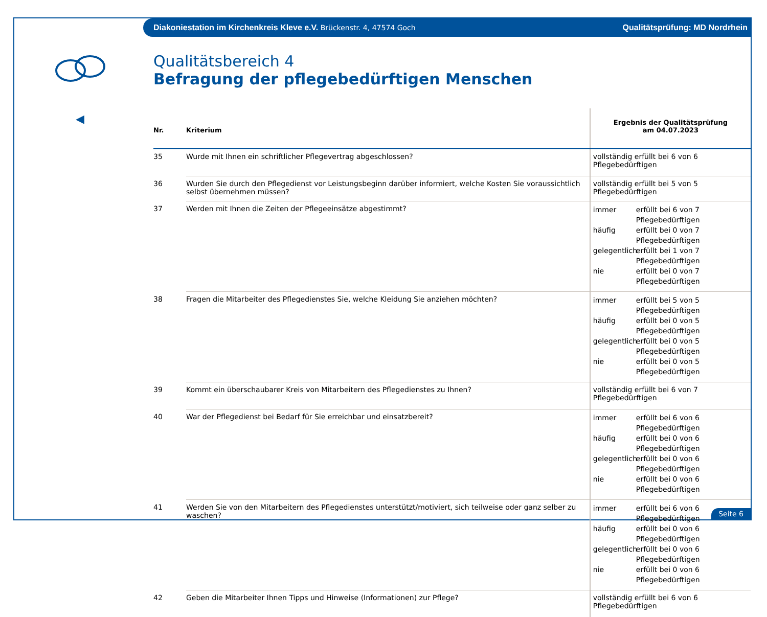Diakoniestation im Kirchenkreis Kleve e.V. Brückenstr. 4, 47574 Goch Qualitätsprüfung: MD Nordrhein
◀
Qualitätsbereich 4
Befragung der pflegebedürftigen Menschen
| Nr. | Kriterium | Ergebnis der Qualitätsprüfung am 04.07.2023 |
| --- | --- | --- |
| 35 | Wurde mit Ihnen ein schriftlicher Pflegevertrag abgeschlossen? | vollständig erfüllt bei 6 von 6 Pflegebedürftigen |
| 36 | Wurden Sie durch den Pflegedienst vor Leistungsbeginn darüber informiert, welche Kosten Sie voraussichtlich selbst übernehmen müssen? | vollständig erfüllt bei 5 von 5 Pflegebedürftigen |
| 37 | Werden mit Ihnen die Zeiten der Pflegeeinsätze abgestimmt? | immer erfüllt bei 6 von 7 Pflegebedürftigen häufig erfüllt bei 0 von 7 Pflegebedürftigen gelegentlich erfüllt bei 1 von 7 Pflegebedürftigen nie erfüllt bei 0 von 7 Pflegebedürftigen |
| 38 | Fragen die Mitarbeiter des Pflegedienstes Sie, welche Kleidung Sie anziehen möchten? | immer erfüllt bei 5 von 5 Pflegebedürftigen häufig erfüllt bei 0 von 5 Pflegebedürftigen gelegentlich erfüllt bei 0 von 5 Pflegebedürftigen nie erfüllt bei 0 von 5 Pflegebedürftigen |
| 39 | Kommt ein überschaubarer Kreis von Mitarbeitern des Pflegedienstes zu Ihnen? | vollständig erfüllt bei 6 von 7 Pflegebedürftigen |
| 40 | War der Pflegedienst bei Bedarf für Sie erreichbar und einsatzbereit? | immer erfüllt bei 6 von 6 Pflegebedürftigen häufig erfüllt bei 0 von 6 Pflegebedürftigen gelegentlich erfüllt bei 0 von 6 Pflegebedürftigen nie erfüllt bei 0 von 6 Pflegebedürftigen |
| 41 | Werden Sie von den Mitarbeitern des Pflegedienstes unterstützt/motiviert, sich teilweise oder ganz selber zu waschen? | immer erfüllt bei 6 von 6 Pflegebedürftigen häufig erfüllt bei 0 von 6 Pflegebedürftigen gelegentlich erfüllt bei 0 von 6 Pflegebedürftigen nie erfüllt bei 0 von 6 Pflegebedürftigen |
| 42 | Geben die Mitarbeiter Ihnen Tipps und Hinweise (Informationen) zur Pflege? | vollständig erfüllt bei 6 von 6 Pflegebedürftigen |
Seite 6